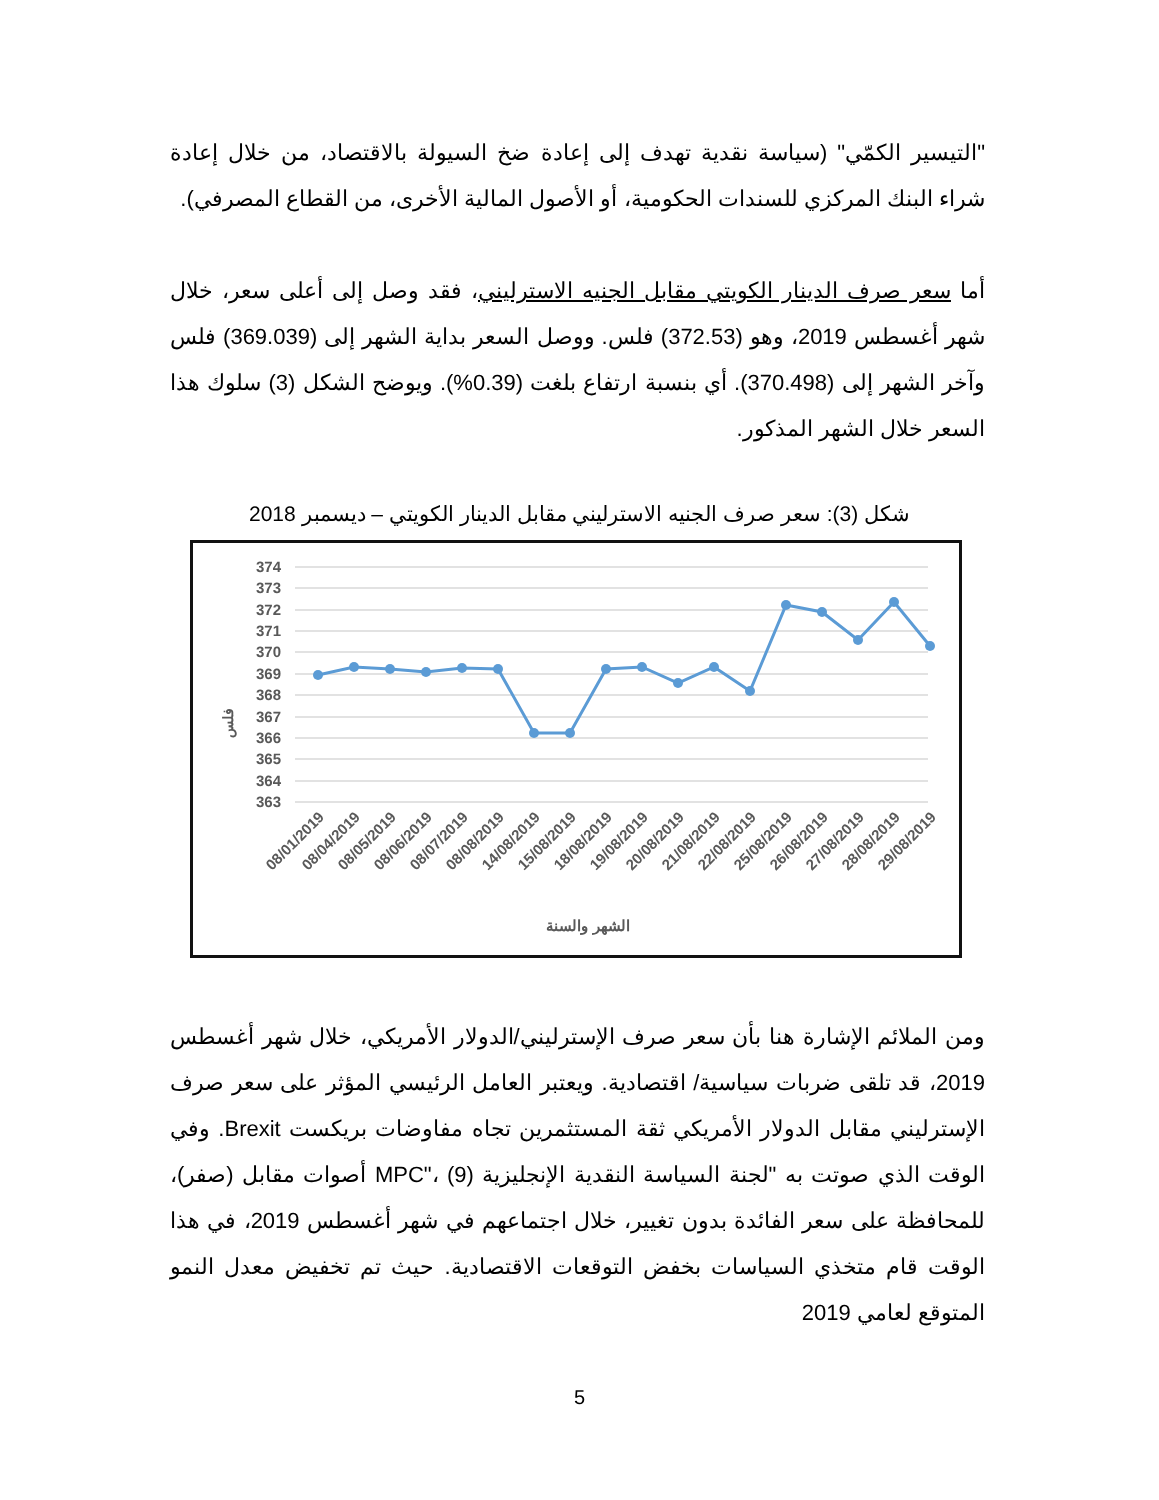"التيسير الكمّي" (سياسة نقدية تهدف إلى إعادة ضخ السيولة بالاقتصاد، من خلال إعادة شراء البنك المركزي للسندات الحكومية، أو الأصول المالية الأخرى، من القطاع المصرفي).
أما سعر صرف الدينار الكويتي مقابل الجنيه الاسترليني، فقد وصل إلى أعلى سعر، خلال شهر أغسطس 2019، وهو (372.53) فلس. ووصل السعر بداية الشهر إلى (369.039) فلس وآخر الشهر إلى (370.498). أي بنسبة ارتفاع بلغت (0.39%). ويوضح الشكل (3) سلوك هذا السعر خلال الشهر المذكور.
شكل (3): سعر صرف الجنيه الاسترليني مقابل الدينار الكويتي – ديسمبر 2018
374
373
372
371
370
369
368
367
366
365
364
363
فلس
08/01/2019
08/04/2019
08/05/2019
08/06/2019
08/07/2019
08/08/2019
14/08/2019
15/08/2019
18/08/2019
19/08/2019
20/08/2019
21/08/2019
22/08/2019
25/08/2019
26/08/2019
27/08/2019
28/08/2019
29/08/2019
الشهر والسنة
ومن الملائم الإشارة هنا بأن سعر صرف الإسترليني/الدولار الأمريكي، خلال شهر أغسطس 2019، قد تلقى ضربات سياسية/ اقتصادية. ويعتبر العامل الرئيسي المؤثر على سعر صرف الإسترليني مقابل الدولار الأمريكي ثقة المستثمرين تجاه مفاوضات بريكست Brexit. وفي الوقت الذي صوتت به "لجنة السياسة النقدية الإنجليزية MPC"، (9) أصوات مقابل (صفر)، للمحافظة على سعر الفائدة بدون تغيير، خلال اجتماعهم في شهر أغسطس 2019، في هذا الوقت قام متخذي السياسات بخفض التوقعات الاقتصادية. حيث تم تخفيض معدل النمو المتوقع لعامي 2019
5